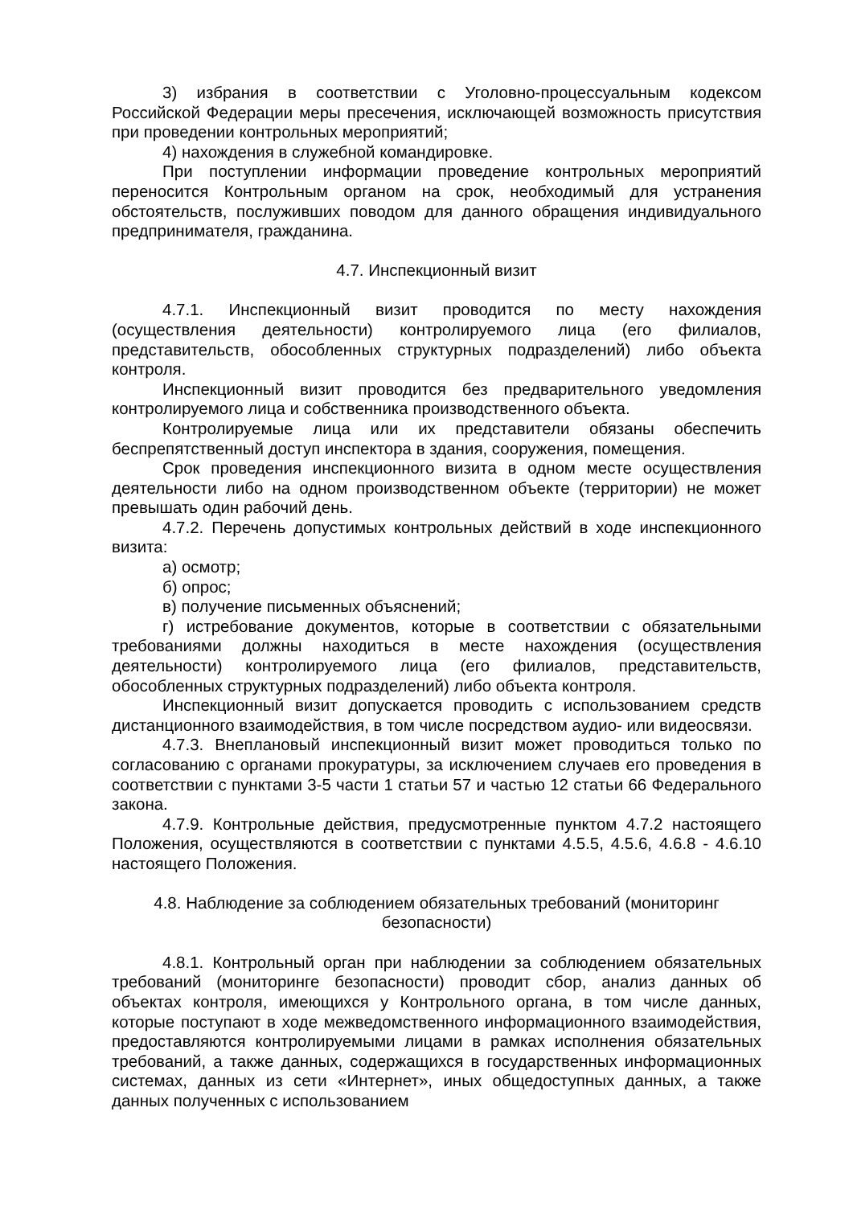3) избрания в соответствии с Уголовно-процессуальным кодексом Российской Федерации меры пресечения, исключающей возможность присутствия при проведении контрольных мероприятий;
4) нахождения в служебной командировке.
При поступлении информации проведение контрольных мероприятий переносится Контрольным органом на срок, необходимый для устранения обстоятельств, послуживших поводом для данного обращения индивидуального предпринимателя, гражданина.
4.7. Инспекционный визит
4.7.1. Инспекционный визит проводится по месту нахождения (осуществления деятельности) контролируемого лица (его филиалов, представительств, обособленных структурных подразделений) либо объекта контроля.
Инспекционный визит проводится без предварительного уведомления контролируемого лица и собственника производственного объекта.
Контролируемые лица или их представители обязаны обеспечить беспрепятственный доступ инспектора в здания, сооружения, помещения.
Срок проведения инспекционного визита в одном месте осуществления деятельности либо на одном производственном объекте (территории) не может превышать один рабочий день.
4.7.2. Перечень допустимых контрольных действий в ходе инспекционного визита:
а) осмотр;
б) опрос;
в) получение письменных объяснений;
г) истребование документов, которые в соответствии с обязательными требованиями должны находиться в месте нахождения (осуществления деятельности) контролируемого лица (его филиалов, представительств, обособленных структурных подразделений) либо объекта контроля.
Инспекционный визит допускается проводить с использованием средств дистанционного взаимодействия, в том числе посредством аудио- или видеосвязи.
4.7.3. Внеплановый инспекционный визит может проводиться только по согласованию с органами прокуратуры, за исключением случаев его проведения в соответствии с пунктами 3-5 части 1 статьи 57 и частью 12 статьи 66 Федерального закона.
4.7.9. Контрольные действия, предусмотренные пунктом 4.7.2 настоящего Положения, осуществляются в соответствии с пунктами 4.5.5, 4.5.6, 4.6.8 - 4.6.10 настоящего Положения.
4.8. Наблюдение за соблюдением обязательных требований (мониторинг безопасности)
4.8.1. Контрольный орган при наблюдении за соблюдением обязательных требований (мониторинге безопасности) проводит сбор, анализ данных об объектах контроля, имеющихся у Контрольного органа, в том числе данных, которые поступают в ходе межведомственного информационного взаимодействия, предоставляются контролируемыми лицами в рамках исполнения обязательных требований, а также данных, содержащихся в государственных информационных системах, данных из сети «Интернет», иных общедоступных данных, а также данных полученных с использованием